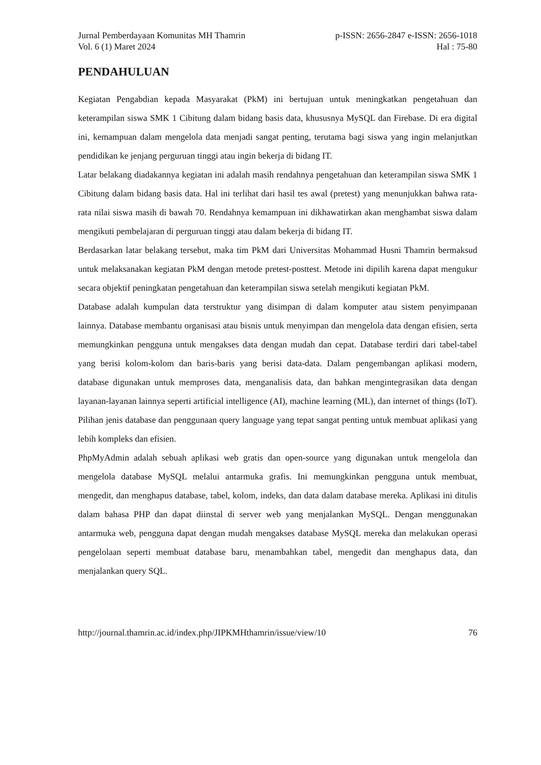Jurnal Pemberdayaan Komunitas MH Thamrin
Vol. 6 (1) Maret 2024
p-ISSN: 2656-2847 e-ISSN: 2656-1018
Hal : 75-80
PENDAHULUAN
Kegiatan Pengabdian kepada Masyarakat (PkM) ini bertujuan untuk meningkatkan pengetahuan dan keterampilan siswa SMK 1 Cibitung dalam bidang basis data, khususnya MySQL dan Firebase. Di era digital ini, kemampuan dalam mengelola data menjadi sangat penting, terutama bagi siswa yang ingin melanjutkan pendidikan ke jenjang perguruan tinggi atau ingin bekerja di bidang IT.
Latar belakang diadakannya kegiatan ini adalah masih rendahnya pengetahuan dan keterampilan siswa SMK 1 Cibitung dalam bidang basis data. Hal ini terlihat dari hasil tes awal (pretest) yang menunjukkan bahwa rata-rata nilai siswa masih di bawah 70. Rendahnya kemampuan ini dikhawatirkan akan menghambat siswa dalam mengikuti pembelajaran di perguruan tinggi atau dalam bekerja di bidang IT.
Berdasarkan latar belakang tersebut, maka tim PkM dari Universitas Mohammad Husni Thamrin bermaksud untuk melaksanakan kegiatan PkM dengan metode pretest-posttest. Metode ini dipilih karena dapat mengukur secara objektif peningkatan pengetahuan dan keterampilan siswa setelah mengikuti kegiatan PkM.
Database adalah kumpulan data terstruktur yang disimpan di dalam komputer atau sistem penyimpanan lainnya. Database membantu organisasi atau bisnis untuk menyimpan dan mengelola data dengan efisien, serta memungkinkan pengguna untuk mengakses data dengan mudah dan cepat. Database terdiri dari tabel-tabel yang berisi kolom-kolom dan baris-baris yang berisi data-data. Dalam pengembangan aplikasi modern, database digunakan untuk memproses data, menganalisis data, dan bahkan mengintegrasikan data dengan layanan-layanan lainnya seperti artificial intelligence (AI), machine learning (ML), dan internet of things (IoT). Pilihan jenis database dan penggunaan query language yang tepat sangat penting untuk membuat aplikasi yang lebih kompleks dan efisien.
PhpMyAdmin adalah sebuah aplikasi web gratis dan open-source yang digunakan untuk mengelola dan mengelola database MySQL melalui antarmuka grafis. Ini memungkinkan pengguna untuk membuat, mengedit, dan menghapus database, tabel, kolom, indeks, dan data dalam database mereka. Aplikasi ini ditulis dalam bahasa PHP dan dapat diinstal di server web yang menjalankan MySQL. Dengan menggunakan antarmuka web, pengguna dapat dengan mudah mengakses database MySQL mereka dan melakukan operasi pengelolaan seperti membuat database baru, menambahkan tabel, mengedit dan menghapus data, dan menjalankan query SQL.
http://journal.thamrin.ac.id/index.php/JIPKMHthamrin/issue/view/10 76